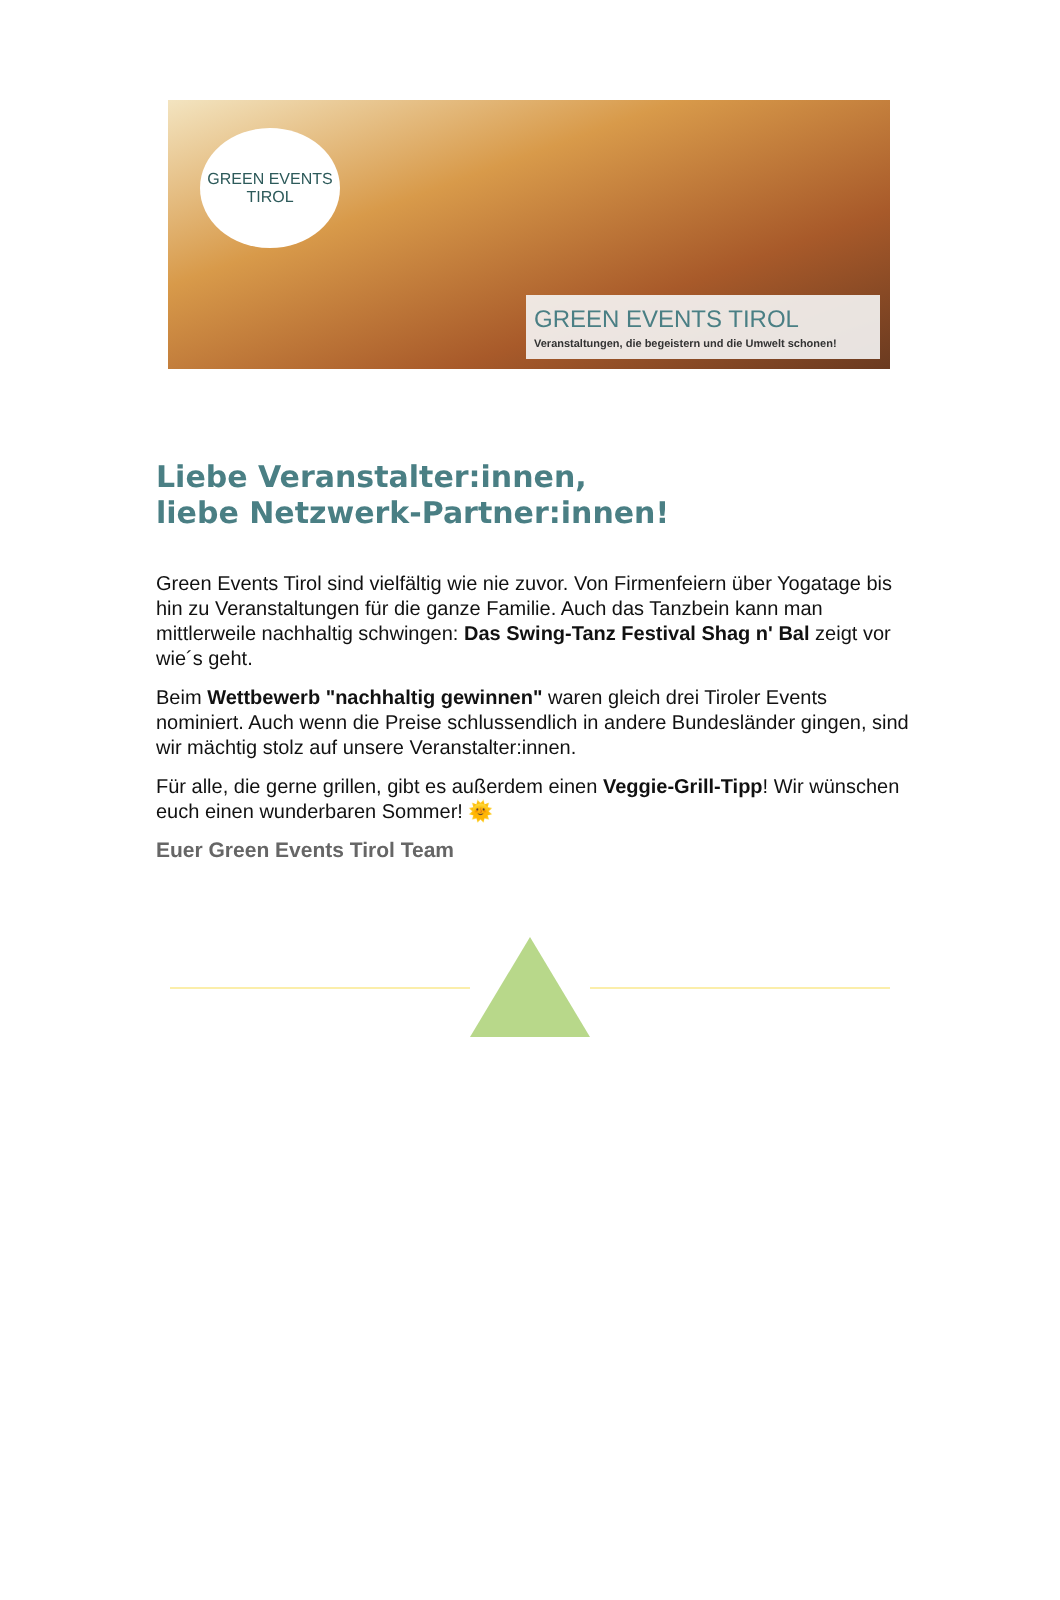GREEN EVENTS
TIROL
GREEN EVENTS TIROL
Veranstaltungen, die begeistern und die Umwelt schonen!
Liebe Veranstalter:innen,
liebe Netzwerk-Partner:innen!
Green Events Tirol sind vielfältig wie nie zuvor. Von Firmenfeiern über Yogatage bis hin zu Veranstaltungen für die ganze Familie. Auch das Tanzbein kann man mittlerweile nachhaltig schwingen: Das Swing-Tanz Festival Shag n' Bal zeigt vor wie´s geht.
Beim Wettbewerb "nachhaltig gewinnen" waren gleich drei Tiroler Events nominiert. Auch wenn die Preise schlussendlich in andere Bundesländer gingen, sind wir mächtig stolz auf unsere Veranstalter:innen.
Für alle, die gerne grillen, gibt es außerdem einen Veggie-Grill-Tipp! Wir wünschen euch einen wunderbaren Sommer! 🌞
Euer Green Events Tirol Team